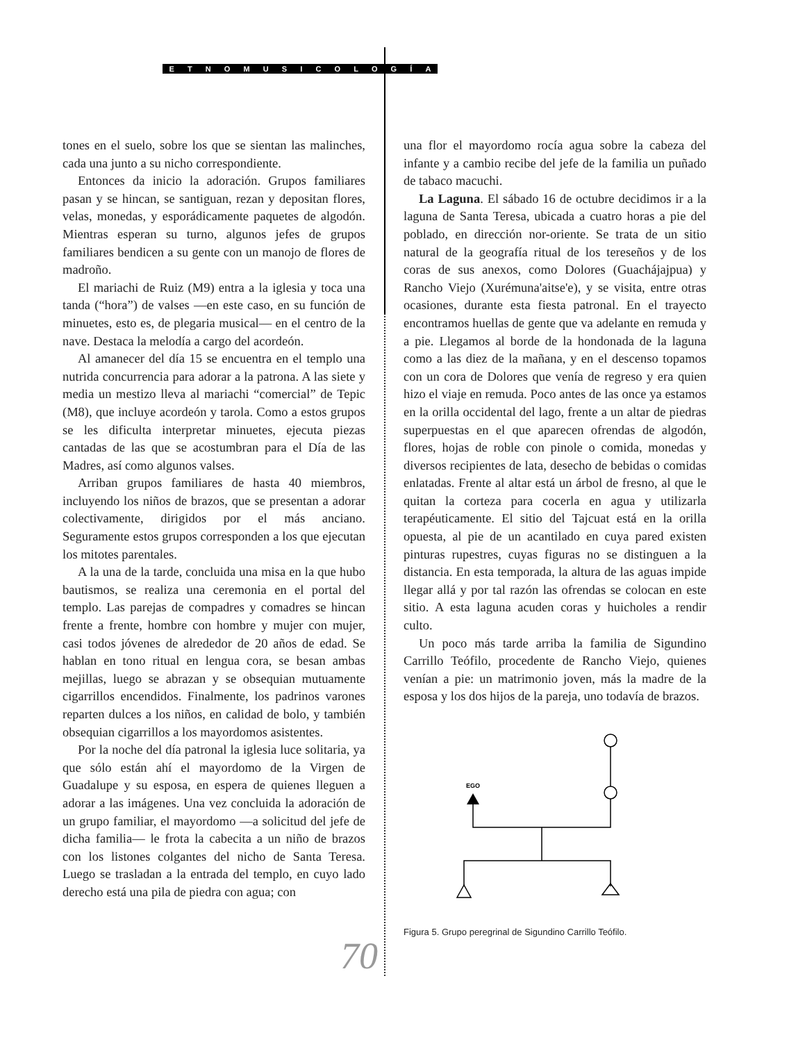ETNOMUSICOLOGÍA
tones en el suelo, sobre los que se sientan las malinches, cada una junto a su nicho correspondiente.
Entonces da inicio la adoración. Grupos familiares pasan y se hincan, se santiguan, rezan y depositan flores, velas, monedas, y esporádicamente paquetes de algodón. Mientras esperan su turno, algunos jefes de grupos familiares bendicen a su gente con un manojo de flores de madroño.
El mariachi de Ruiz (M9) entra a la iglesia y toca una tanda (“hora”) de valses —en este caso, en su función de minuetes, esto es, de plegaria musical— en el centro de la nave. Destaca la melodía a cargo del acordeón.
Al amanecer del día 15 se encuentra en el templo una nutrida concurrencia para adorar a la patrona. A las siete y media un mestizo lleva al mariachi “comercial” de Tepic (M8), que incluye acordeón y tarola. Como a estos grupos se les dificulta interpretar minuetes, ejecuta piezas cantadas de las que se acostumbran para el Día de las Madres, así como algunos valses.
Arriban grupos familiares de hasta 40 miembros, incluyendo los niños de brazos, que se presentan a adorar colectivamente, dirigidos por el más anciano. Seguramente estos grupos corresponden a los que ejecutan los mitotes parentales.
A la una de la tarde, concluida una misa en la que hubo bautismos, se realiza una ceremonia en el portal del templo. Las parejas de compadres y comadres se hincan frente a frente, hombre con hombre y mujer con mujer, casi todos jóvenes de alrededor de 20 años de edad. Se hablan en tono ritual en lengua cora, se besan ambas mejillas, luego se abrazan y se obsequian mutuamente cigarrillos encendidos. Finalmente, los padrinos varones reparten dulces a los niños, en calidad de bolo, y también obsequian cigarrillos a los mayordomos asistentes.
Por la noche del día patronal la iglesia luce solitaria, ya que sólo están ahí el mayordomo de la Virgen de Guadalupe y su esposa, en espera de quienes lleguen a adorar a las imágenes. Una vez concluida la adoración de un grupo familiar, el mayordomo —a solicitud del jefe de dicha familia— le frota la cabecita a un niño de brazos con los listones colgantes del nicho de Santa Teresa. Luego se trasladan a la entrada del templo, en cuyo lado derecho está una pila de piedra con agua; con
una flor el mayordomo rocía agua sobre la cabeza del infante y a cambio recibe del jefe de la familia un puñado de tabaco macuchi.
La Laguna. El sábado 16 de octubre decidimos ir a la laguna de Santa Teresa, ubicada a cuatro horas a pie del poblado, en dirección nor-oriente. Se trata de un sitio natural de la geografía ritual de los tereseños y de los coras de sus anexos, como Dolores (Guachájajpua) y Rancho Viejo (Xurémuna'aitse'e), y se visita, entre otras ocasiones, durante esta fiesta patronal. En el trayecto encontramos huellas de gente que va adelante en remuda y a pie. Llegamos al borde de la hondonada de la laguna como a las diez de la mañana, y en el descenso topamos con un cora de Dolores que venía de regreso y era quien hizo el viaje en remuda. Poco antes de las once ya estamos en la orilla occidental del lago, frente a un altar de piedras superpuestas en el que aparecen ofrendas de algodón, flores, hojas de roble con pinole o comida, monedas y diversos recipientes de lata, desecho de bebidas o comidas enlatadas. Frente al altar está un árbol de fresno, al que le quitan la corteza para cocerla en agua y utilizarla terapéuticamente. El sitio del Tajcuat está en la orilla opuesta, al pie de un acantilado en cuya pared existen pinturas rupestres, cuyas figuras no se distinguen a la distancia. En esta temporada, la altura de las aguas impide llegar allá y por tal razón las ofrendas se colocan en este sitio. A esta laguna acuden coras y huicholes a rendir culto.
Un poco más tarde arriba la familia de Sigundino Carrillo Teófilo, procedente de Rancho Viejo, quienes venían a pie: un matrimonio joven, más la madre de la esposa y los dos hijos de la pareja, uno todavía de brazos.
EGO
Figura 5. Grupo peregrinal de Sigundino Carrillo Teófilo.
70